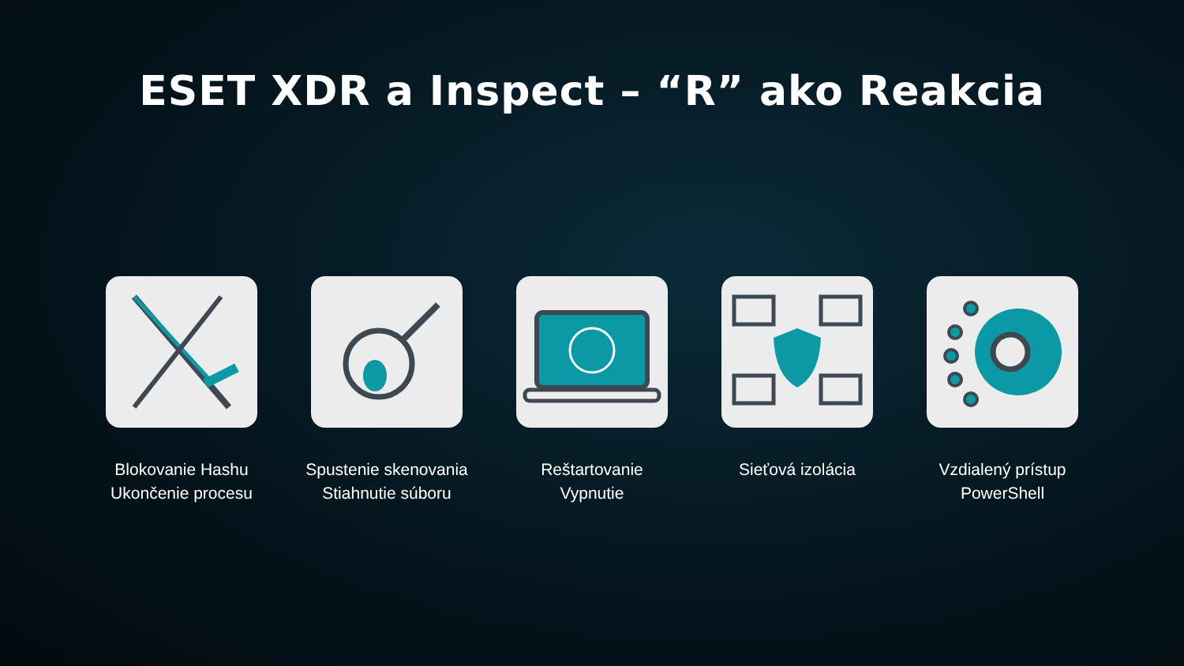ESET XDR a Inspect – “R” ako Reakcia
Blokovanie Hashu
Ukončenie procesu
Spustenie skenovania
Stiahnutie súboru
Reštartovanie
Vypnutie
Sieťová izolácia Vzdialený prístup
PowerShell